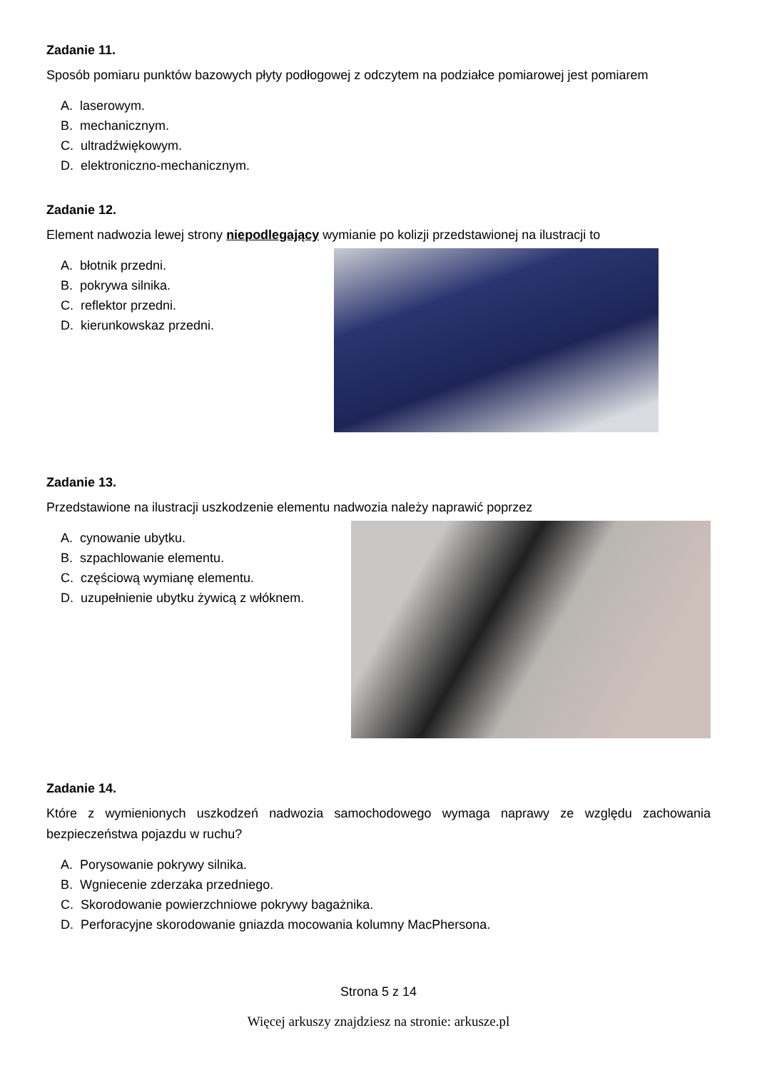Zadanie 11.
Sposób pomiaru punktów bazowych płyty podłogowej z odczytem na podziałce pomiarowej jest pomiarem
A. laserowym.
B. mechanicznym.
C. ultradźwiękowym.
D. elektroniczno-mechanicznym.
Zadanie 12.
Element nadwozia lewej strony niepodlegający wymianie po kolizji przedstawionej na ilustracji to
A. błotnik przedni.
B. pokrywa silnika.
C. reflektor przedni.
D. kierunkowskaz przedni.
Zadanie 13.
Przedstawione na ilustracji uszkodzenie elementu nadwozia należy naprawić poprzez
A. cynowanie ubytku.
B. szpachlowanie elementu.
C. częściową wymianę elementu.
D. uzupełnienie ubytku żywicą z włóknem.
Zadanie 14.
Które z wymienionych uszkodzeń nadwozia samochodowego wymaga naprawy ze względu zachowania bezpieczeństwa pojazdu w ruchu?
A. Porysowanie pokrywy silnika.
B. Wgniecenie zderzaka przedniego.
C. Skorodowanie powierzchniowe pokrywy bagażnika.
D. Perforacyjne skorodowanie gniazda mocowania kolumny MacPhersona.
Strona 5 z 14
Więcej arkuszy znajdziesz na stronie: arkusze.pl